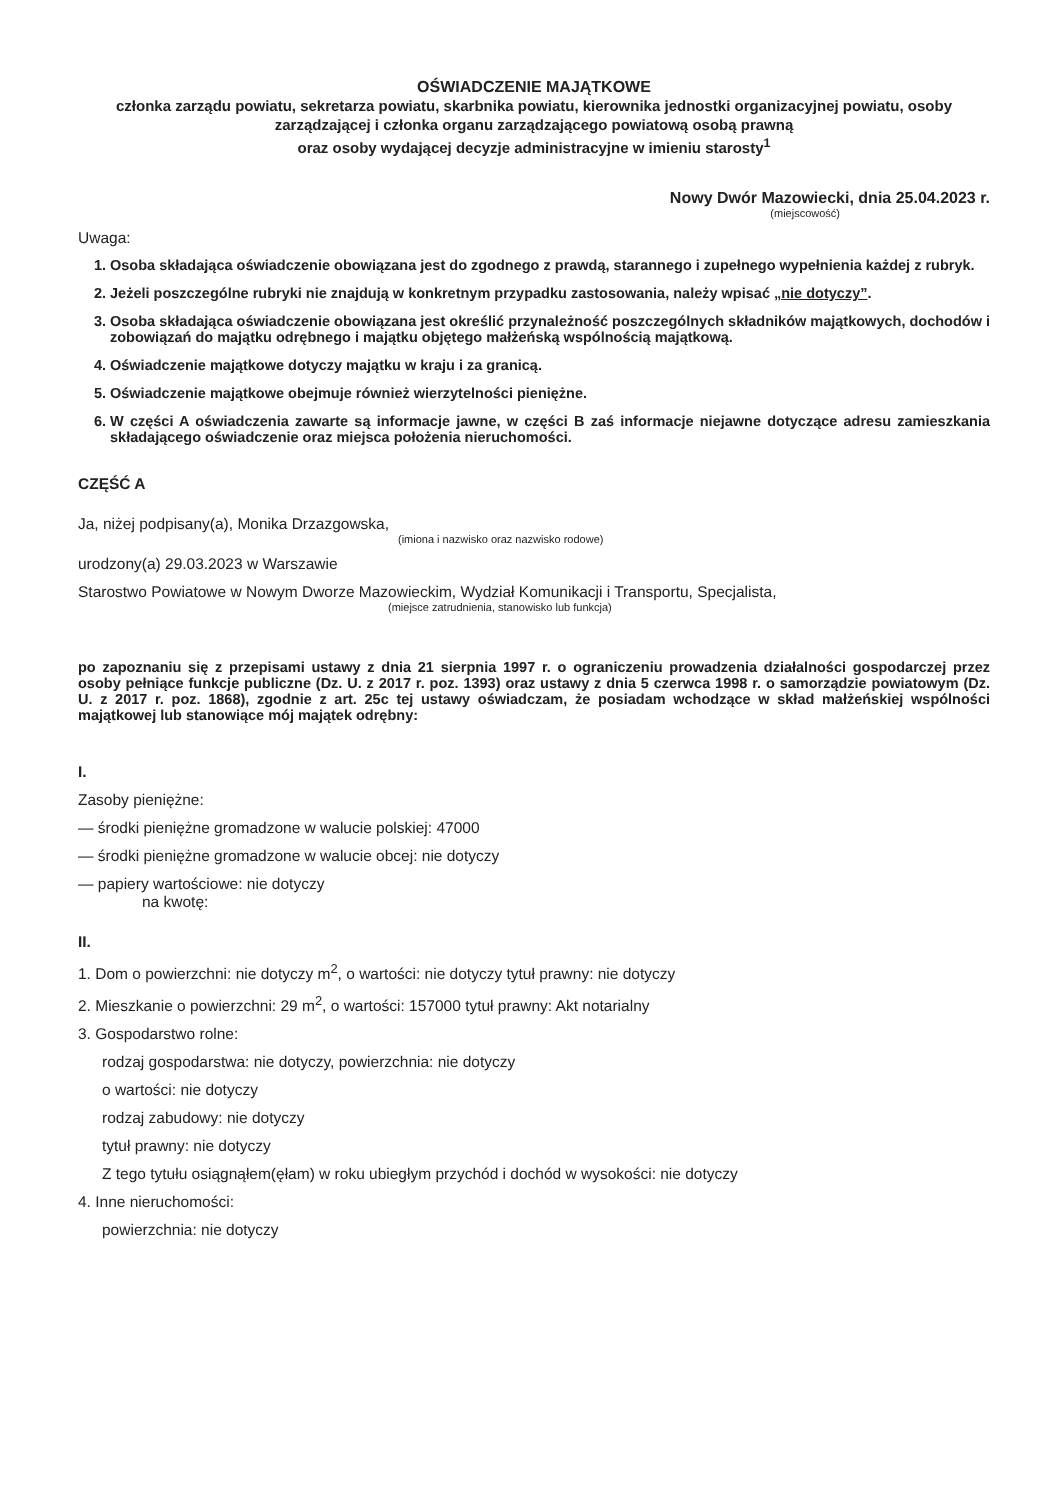OŚWIADCZENIE MAJĄTKOWE
członka zarządu powiatu, sekretarza powiatu, skarbnika powiatu, kierownika jednostki organizacyjnej powiatu, osoby zarządzającej i członka organu zarządzającego powiatową osobą prawną
oraz osoby wydającej decyzje administracyjne w imieniu starosty<sup>1</sup>
Nowy Dwór Mazowiecki, dnia 25.04.2023 r.
(miejscowość)
Uwaga:
1. Osoba składająca oświadczenie obowiązana jest do zgodnego z prawdą, starannego i zupełnego wypełnienia każdej z rubryk.
2. Jeżeli poszczególne rubryki nie znajdują w konkretnym przypadku zastosowania, należy wpisać „nie dotyczy”.
3. Osoba składająca oświadczenie obowiązana jest określić przynależność poszczególnych składników majątkowych, dochodów i zobowiązań do majątku odrębnego i majątku objętego małżeńską wspólnością majątkową.
4. Oświadczenie majątkowe dotyczy majątku w kraju i za granicą.
5. Oświadczenie majątkowe obejmuje również wierzytelności pieniężne.
6. W części A oświadczenia zawarte są informacje jawne, w części B zaś informacje niejawne dotyczące adresu zamieszkania składającego oświadczenie oraz miejsca położenia nieruchomości.
CZĘŚĆ A
Ja, niżej podpisany(a), Monika Drzazgowska,
(imiona i nazwisko oraz nazwisko rodowe)
urodzony(a) 29.03.2023 w Warszawie
Starostwo Powiatowe w Nowym Dworze Mazowieckim, Wydział Komunikacji i Transportu, Specjalista,
(miejsce zatrudnienia, stanowisko lub funkcja)
po zapoznaniu się z przepisami ustawy z dnia 21 sierpnia 1997 r. o ograniczeniu prowadzenia działalności gospodarczej przez osoby pełniące funkcje publiczne (Dz. U. z 2017 r. poz. 1393) oraz ustawy z dnia 5 czerwca 1998 r. o samorządzie powiatowym (Dz. U. z 2017 r. poz. 1868), zgodnie z art. 25c tej ustawy oświadczam, że posiadam wchodzące w skład małżeńskiej wspólności majątkowej lub stanowiące mój majątek odrębny:
I.
Zasoby pieniężne:
— środki pieniężne gromadzone w walucie polskiej: 47000
— środki pieniężne gromadzone w walucie obcej: nie dotyczy
— papiery wartościowe: nie dotyczy
na kwotę:
II.
1. Dom o powierzchni: nie dotyczy m<sup>2</sup>, o wartości: nie dotyczy tytuł prawny: nie dotyczy
2. Mieszkanie o powierzchni: 29 m<sup>2</sup>, o wartości: 157000 tytuł prawny: Akt notarialny
3. Gospodarstwo rolne:
rodzaj gospodarstwa: nie dotyczy, powierzchnia: nie dotyczy
o wartości: nie dotyczy
rodzaj zabudowy: nie dotyczy
tytuł prawny: nie dotyczy
Z tego tytułu osiągnąłem(ęłam) w roku ubiegłym przychód i dochód w wysokości: nie dotyczy
4. Inne nieruchomości:
powierzchnia: nie dotyczy